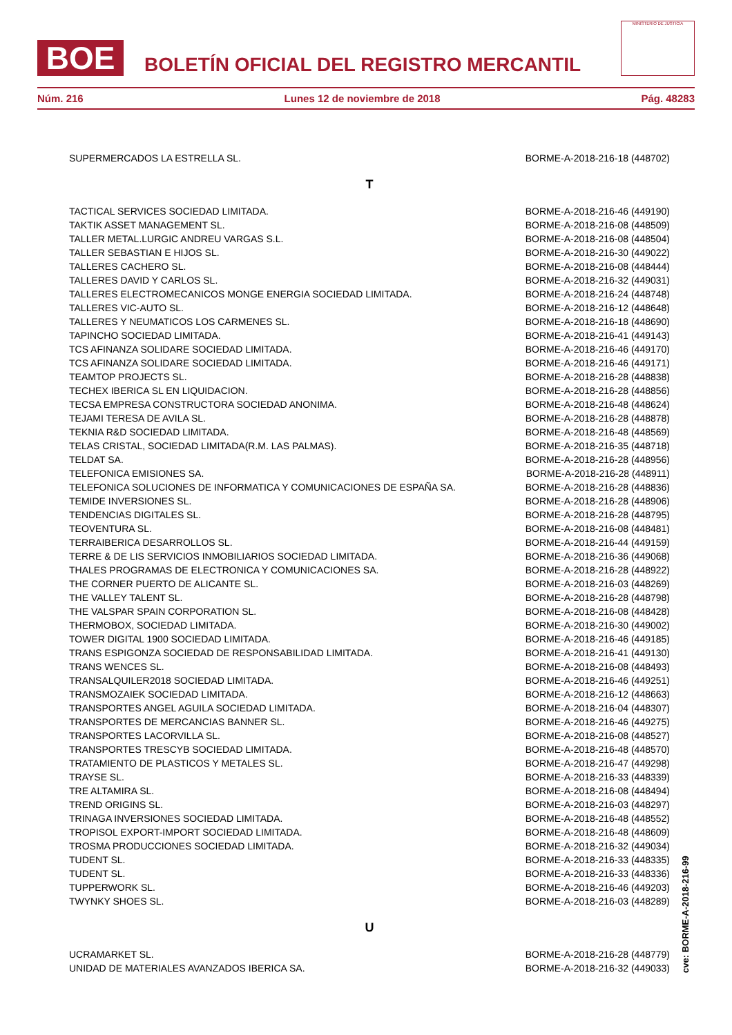BOE
BOLETÍN OFICIAL DEL REGISTRO MERCANTIL
MINISTERIO DE JUSTICIA
Núm. 216 Lunes 12 de noviembre de 2018 Pág. 48283
| SUPERMERCADOS LA ESTRELLA SL. | BORME-A-2018-216-18 (448702) |
| T | |
| TACTICAL SERVICES SOCIEDAD LIMITADA. | BORME-A-2018-216-46 (449190) |
| TAKTIK ASSET MANAGEMENT SL. | BORME-A-2018-216-08 (448509) |
| TALLER METAL.LURGIC ANDREU VARGAS S.L. | BORME-A-2018-216-08 (448504) |
| TALLER SEBASTIAN E HIJOS SL. | BORME-A-2018-216-30 (449022) |
| TALLERES CACHERO SL. | BORME-A-2018-216-08 (448444) |
| TALLERES DAVID Y CARLOS SL. | BORME-A-2018-216-32 (449031) |
| TALLERES ELECTROMECANICOS MONGE ENERGIA SOCIEDAD LIMITADA. | BORME-A-2018-216-24 (448748) |
| TALLERES VIC-AUTO SL. | BORME-A-2018-216-12 (448648) |
| TALLERES Y NEUMATICOS LOS CARMENES SL. | BORME-A-2018-216-18 (448690) |
| TAPINCHO SOCIEDAD LIMITADA. | BORME-A-2018-216-41 (449143) |
| TCS AFINANZA SOLIDARE SOCIEDAD LIMITADA. | BORME-A-2018-216-46 (449170) |
| TCS AFINANZA SOLIDARE SOCIEDAD LIMITADA. | BORME-A-2018-216-46 (449171) |
| TEAMTOP PROJECTS SL. | BORME-A-2018-216-28 (448838) |
| TECHEX IBERICA SL EN LIQUIDACION. | BORME-A-2018-216-28 (448856) |
| TECSA EMPRESA CONSTRUCTORA SOCIEDAD ANONIMA. | BORME-A-2018-216-48 (448624) |
| TEJAMI TERESA DE AVILA SL. | BORME-A-2018-216-28 (448878) |
| TEKNIA R&D SOCIEDAD LIMITADA. | BORME-A-2018-216-48 (448569) |
| TELAS CRISTAL, SOCIEDAD LIMITADA(R.M. LAS PALMAS). | BORME-A-2018-216-35 (448718) |
| TELDAT SA. | BORME-A-2018-216-28 (448956) |
| TELEFONICA EMISIONES SA. | BORME-A-2018-216-28 (448911) |
| TELEFONICA SOLUCIONES DE INFORMATICA Y COMUNICACIONES DE ESPAÑA SA. | BORME-A-2018-216-28 (448836) |
| TEMIDE INVERSIONES SL. | BORME-A-2018-216-28 (448906) |
| TENDENCIAS DIGITALES SL. | BORME-A-2018-216-28 (448795) |
| TEOVENTURA SL. | BORME-A-2018-216-08 (448481) |
| TERRAIBERICA DESARROLLOS SL. | BORME-A-2018-216-44 (449159) |
| TERRE & DE LIS SERVICIOS INMOBILIARIOS SOCIEDAD LIMITADA. | BORME-A-2018-216-36 (449068) |
| THALES PROGRAMAS DE ELECTRONICA Y COMUNICACIONES SA. | BORME-A-2018-216-28 (448922) |
| THE CORNER PUERTO DE ALICANTE SL. | BORME-A-2018-216-03 (448269) |
| THE VALLEY TALENT SL. | BORME-A-2018-216-28 (448798) |
| THE VALSPAR SPAIN CORPORATION SL. | BORME-A-2018-216-08 (448428) |
| THERMOBOX, SOCIEDAD LIMITADA. | BORME-A-2018-216-30 (449002) |
| TOWER DIGITAL 1900 SOCIEDAD LIMITADA. | BORME-A-2018-216-46 (449185) |
| TRANS ESPIGONZA SOCIEDAD DE RESPONSABILIDAD LIMITADA. | BORME-A-2018-216-41 (449130) |
| TRANS WENCES SL. | BORME-A-2018-216-08 (448493) |
| TRANSALQUILER2018 SOCIEDAD LIMITADA. | BORME-A-2018-216-46 (449251) |
| TRANSMOZAIEK SOCIEDAD LIMITADA. | BORME-A-2018-216-12 (448663) |
| TRANSPORTES ANGEL AGUILA SOCIEDAD LIMITADA. | BORME-A-2018-216-04 (448307) |
| TRANSPORTES DE MERCANCIAS BANNER SL. | BORME-A-2018-216-46 (449275) |
| TRANSPORTES LACORVILLA SL. | BORME-A-2018-216-08 (448527) |
| TRANSPORTES TRESCYB SOCIEDAD LIMITADA. | BORME-A-2018-216-48 (448570) |
| TRATAMIENTO DE PLASTICOS Y METALES SL. | BORME-A-2018-216-47 (449298) |
| TRAYSE SL. | BORME-A-2018-216-33 (448339) |
| TRE ALTAMIRA SL. | BORME-A-2018-216-08 (448494) |
| TREND ORIGINS SL. | BORME-A-2018-216-03 (448297) |
| TRINAGA INVERSIONES SOCIEDAD LIMITADA. | BORME-A-2018-216-48 (448552) |
| TROPISOL EXPORT-IMPORT SOCIEDAD LIMITADA. | BORME-A-2018-216-48 (448609) |
| TROSMA PRODUCCIONES SOCIEDAD LIMITADA. | BORME-A-2018-216-32 (449034) |
| TUDENT SL. | BORME-A-2018-216-33 (448335) |
| TUDENT SL. | BORME-A-2018-216-33 (448336) |
| TUPPERWORK SL. | BORME-A-2018-216-46 (449203) |
| TWYNKY SHOES SL. | BORME-A-2018-216-03 (448289) |
| U | |
| UCRAMARKET SL. | BORME-A-2018-216-28 (448779) |
| UNIDAD DE MATERIALES AVANZADOS IBERICA SA. | BORME-A-2018-216-32 (449033) |
cve: BORME-A-2018-216-99